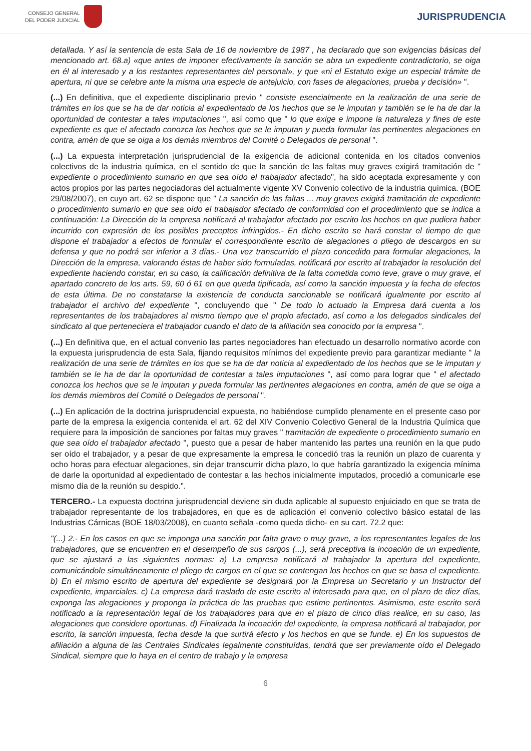CONSEJO GENERAL
DEL PODER JUDICIAL
JURISPRUDENCIA
detallada. Y así la sentencia de esta Sala de 16 de noviembre de 1987 , ha declarado que son exigencias básicas del mencionado art. 68.a) «que antes de imponer efectivamente la sanción se abra un expediente contradictorio, se oiga en él al interesado y a los restantes representantes del personal», y que «ni el Estatuto exige un especial trámite de apertura, ni que se celebre ante la misma una especie de antejuicio, con fases de alegaciones, prueba y decisión» ".
(...) En definitiva, que el expediente disciplinario previo " consiste esencialmente en la realización de una serie de trámites en los que se ha de dar noticia al expedientado de los hechos que se le imputan y también se le ha de dar la oportunidad de contestar a tales imputaciones ", así como que " lo que exige e impone la naturaleza y fines de este expediente es que el afectado conozca los hechos que se le imputan y pueda formular las pertinentes alegaciones en contra, amén de que se oiga a los demás miembros del Comité o Delegados de personal ".
(...) La expuesta interpretación jurisprudencial de la exigencia de adicional contenida en los citados convenios colectivos de la industria química, en el sentido de que la sanción de las faltas muy graves exigirá tramitación de " expediente o procedimiento sumario en que sea oído el trabajador afectado", ha sido aceptada expresamente y con actos propios por las partes negociadoras del actualmente vigente XV Convenio colectivo de la industria química. (BOE 29/08/2007), en cuyo art. 62 se dispone que " La sanción de las faltas ... muy graves exigirá tramitación de expediente o procedimiento sumario en que sea oído el trabajador afectado de conformidad con el procedimiento que se indica a continuación: La Dirección de la empresa notificará al trabajador afectado por escrito los hechos en que pudiera haber incurrido con expresión de los posibles preceptos infringidos.- En dicho escrito se hará constar el tiempo de que dispone el trabajador a efectos de formular el correspondiente escrito de alegaciones o pliego de descargos en su defensa y que no podrá ser inferior a 3 días.- Una vez transcurrido el plazo concedido para formular alegaciones, la Dirección de la empresa, valorando éstas de haber sido formuladas, notificará por escrito al trabajador la resolución del expediente haciendo constar, en su caso, la calificación definitiva de la falta cometida como leve, grave o muy grave, el apartado concreto de los arts. 59, 60 ó 61 en que queda tipificada, así como la sanción impuesta y la fecha de efectos de esta última. De no constatarse la existencia de conducta sancionable se notificará igualmente por escrito al trabajador el archivo del expediente ", concluyendo que " De todo lo actuado la Empresa dará cuenta a los representantes de los trabajadores al mismo tiempo que el propio afectado, así como a los delegados sindicales del sindicato al que perteneciera el trabajador cuando el dato de la afiliación sea conocido por la empresa ".
(...) En definitiva que, en el actual convenio las partes negociadores han efectuado un desarrollo normativo acorde con la expuesta jurisprudencia de esta Sala, fijando requisitos mínimos del expediente previo para garantizar mediante " la realización de una serie de trámites en los que se ha de dar noticia al expedientado de los hechos que se le imputan y también se le ha de dar la oportunidad de contestar a tales imputaciones ", así como para lograr que " el afectado conozca los hechos que se le imputan y pueda formular las pertinentes alegaciones en contra, amén de que se oiga a los demás miembros del Comité o Delegados de personal ".
(...) En aplicación de la doctrina jurisprudencial expuesta, no habiéndose cumplido plenamente en el presente caso por parte de la empresa la exigencia contenida el art. 62 del XIV Convenio Colectivo General de la Industria Química que requiere para la imposición de sanciones por faltas muy graves " tramitación de expediente o procedimiento sumario en que sea oído el trabajador afectado ", puesto que a pesar de haber mantenido las partes una reunión en la que pudo ser oído el trabajador, y a pesar de que expresamente la empresa le concedió tras la reunión un plazo de cuarenta y ocho horas para efectuar alegaciones, sin dejar transcurrir dicha plazo, lo que habría garantizado la exigencia mínima de darle la oportunidad al expedientado de contestar a las hechos inicialmente imputados, procedió a comunicarle ese mismo día de la reunión su despido.".
TERCERO.- La expuesta doctrina jurisprudencial deviene sin duda aplicable al supuesto enjuiciado en que se trata de trabajador representante de los trabajadores, en que es de aplicación el convenio colectivo básico estatal de las Industrias Cárnicas (BOE 18/03/2008), en cuanto señala -como queda dicho- en su cart. 72.2 que:
"(...) 2.- En los casos en que se imponga una sanción por falta grave o muy grave, a los representantes legales de los trabajadores, que se encuentren en el desempeño de sus cargos (...), será preceptiva la incoación de un expediente, que se ajustará a las siguientes normas: a) La empresa notificará al trabajador la apertura del expediente, comunicándole simultáneamente el pliego de cargos en el que se contengan los hechos en que se basa el expediente. b) En el mismo escrito de apertura del expediente se designará por la Empresa un Secretario y un Instructor del expediente, imparciales. c) La empresa dará traslado de este escrito al interesado para que, en el plazo de diez días, exponga las alegaciones y proponga la práctica de las pruebas que estime pertinentes. Asimismo, este escrito será notificado a la representación legal de los trabajadores para que en el plazo de cinco días realice, en su caso, las alegaciones que considere oportunas. d) Finalizada la incoación del expediente, la empresa notificará al trabajador, por escrito, la sanción impuesta, fecha desde la que surtirá efecto y los hechos en que se funde. e) En los supuestos de afiliación a alguna de las Centrales Sindicales legalmente constituídas, tendrá que ser previamente oído el Delegado Sindical, siempre que lo haya en el centro de trabajo y la empresa
6